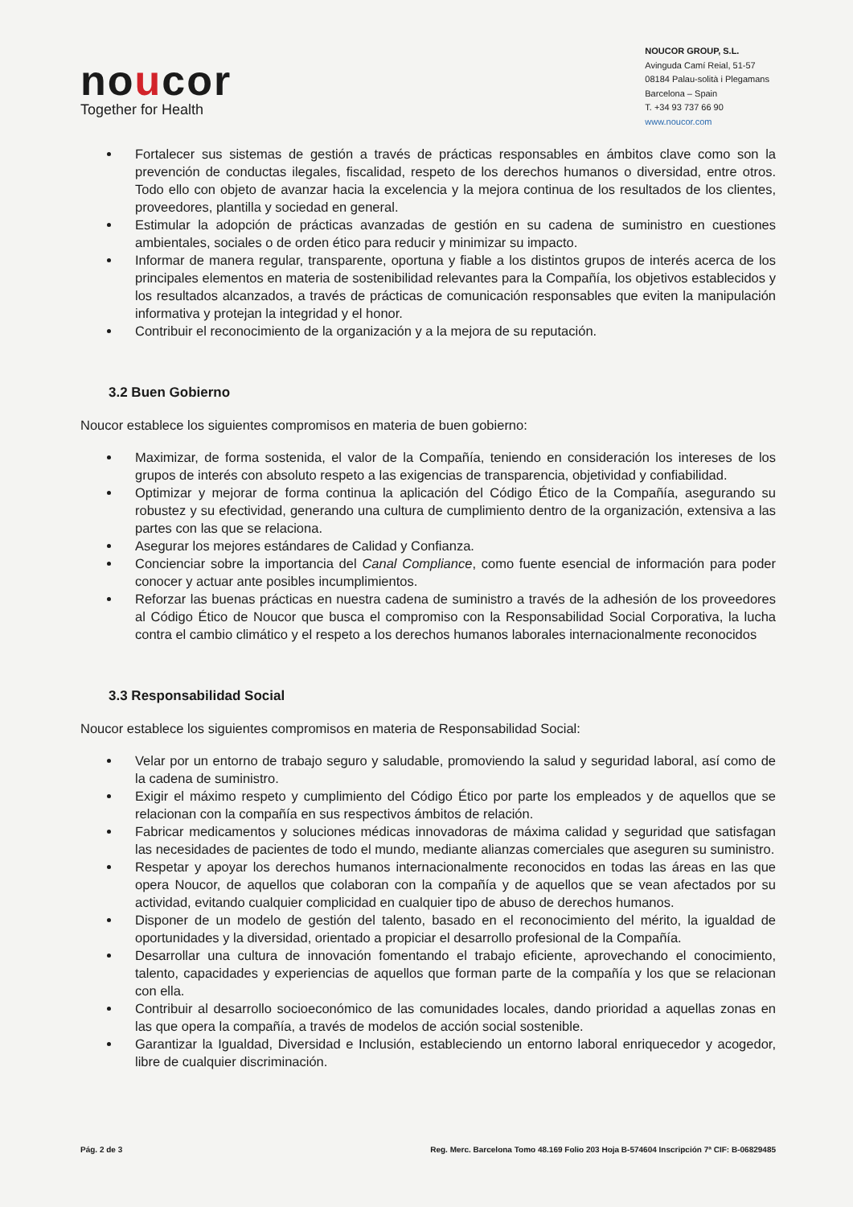noucor
Together for Health
NOUCOR GROUP, S.L.
Avinguda Camí Reial, 51-57
08184 Palau-solità i Plegamans
Barcelona – Spain
T. +34 93 737 66 90
www.noucor.com
Fortalecer sus sistemas de gestión a través de prácticas responsables en ámbitos clave como son la prevención de conductas ilegales, fiscalidad, respeto de los derechos humanos o diversidad, entre otros. Todo ello con objeto de avanzar hacia la excelencia y la mejora continua de los resultados de los clientes, proveedores, plantilla y sociedad en general.
Estimular la adopción de prácticas avanzadas de gestión en su cadena de suministro en cuestiones ambientales, sociales o de orden ético para reducir y minimizar su impacto.
Informar de manera regular, transparente, oportuna y fiable a los distintos grupos de interés acerca de los principales elementos en materia de sostenibilidad relevantes para la Compañía, los objetivos establecidos y los resultados alcanzados, a través de prácticas de comunicación responsables que eviten la manipulación informativa y protejan la integridad y el honor.
Contribuir el reconocimiento de la organización y a la mejora de su reputación.
3.2 Buen Gobierno
Noucor establece los siguientes compromisos en materia de buen gobierno:
Maximizar, de forma sostenida, el valor de la Compañía, teniendo en consideración los intereses de los grupos de interés con absoluto respeto a las exigencias de transparencia, objetividad y confiabilidad.
Optimizar y mejorar de forma continua la aplicación del Código Ético de la Compañía, asegurando su robustez y su efectividad, generando una cultura de cumplimiento dentro de la organización, extensiva a las partes con las que se relaciona.
Asegurar los mejores estándares de Calidad y Confianza.
Concienciar sobre la importancia del Canal Compliance, como fuente esencial de información para poder conocer y actuar ante posibles incumplimientos.
Reforzar las buenas prácticas en nuestra cadena de suministro a través de la adhesión de los proveedores al Código Ético de Noucor que busca el compromiso con la Responsabilidad Social Corporativa, la lucha contra el cambio climático y el respeto a los derechos humanos laborales internacionalmente reconocidos
3.3 Responsabilidad Social
Noucor establece los siguientes compromisos en materia de Responsabilidad Social:
Velar por un entorno de trabajo seguro y saludable, promoviendo la salud y seguridad laboral, así como de la cadena de suministro.
Exigir el máximo respeto y cumplimiento del Código Ético por parte los empleados y de aquellos que se relacionan con la compañía en sus respectivos ámbitos de relación.
Fabricar medicamentos y soluciones médicas innovadoras de máxima calidad y seguridad que satisfagan las necesidades de pacientes de todo el mundo, mediante alianzas comerciales que aseguren su suministro.
Respetar y apoyar los derechos humanos internacionalmente reconocidos en todas las áreas en las que opera Noucor, de aquellos que colaboran con la compañía y de aquellos que se vean afectados por su actividad, evitando cualquier complicidad en cualquier tipo de abuso de derechos humanos.
Disponer de un modelo de gestión del talento, basado en el reconocimiento del mérito, la igualdad de oportunidades y la diversidad, orientado a propiciar el desarrollo profesional de la Compañía.
Desarrollar una cultura de innovación fomentando el trabajo eficiente, aprovechando el conocimiento, talento, capacidades y experiencias de aquellos que forman parte de la compañía y los que se relacionan con ella.
Contribuir al desarrollo socioeconómico de las comunidades locales, dando prioridad a aquellas zonas en las que opera la compañía, a través de modelos de acción social sostenible.
Garantizar la Igualdad, Diversidad e Inclusión, estableciendo un entorno laboral enriquecedor y acogedor, libre de cualquier discriminación.
Pág. 2 de 3 Reg. Merc. Barcelona Tomo 48.169 Folio 203 Hoja B-574604 Inscripción 7ª CIF: B-06829485